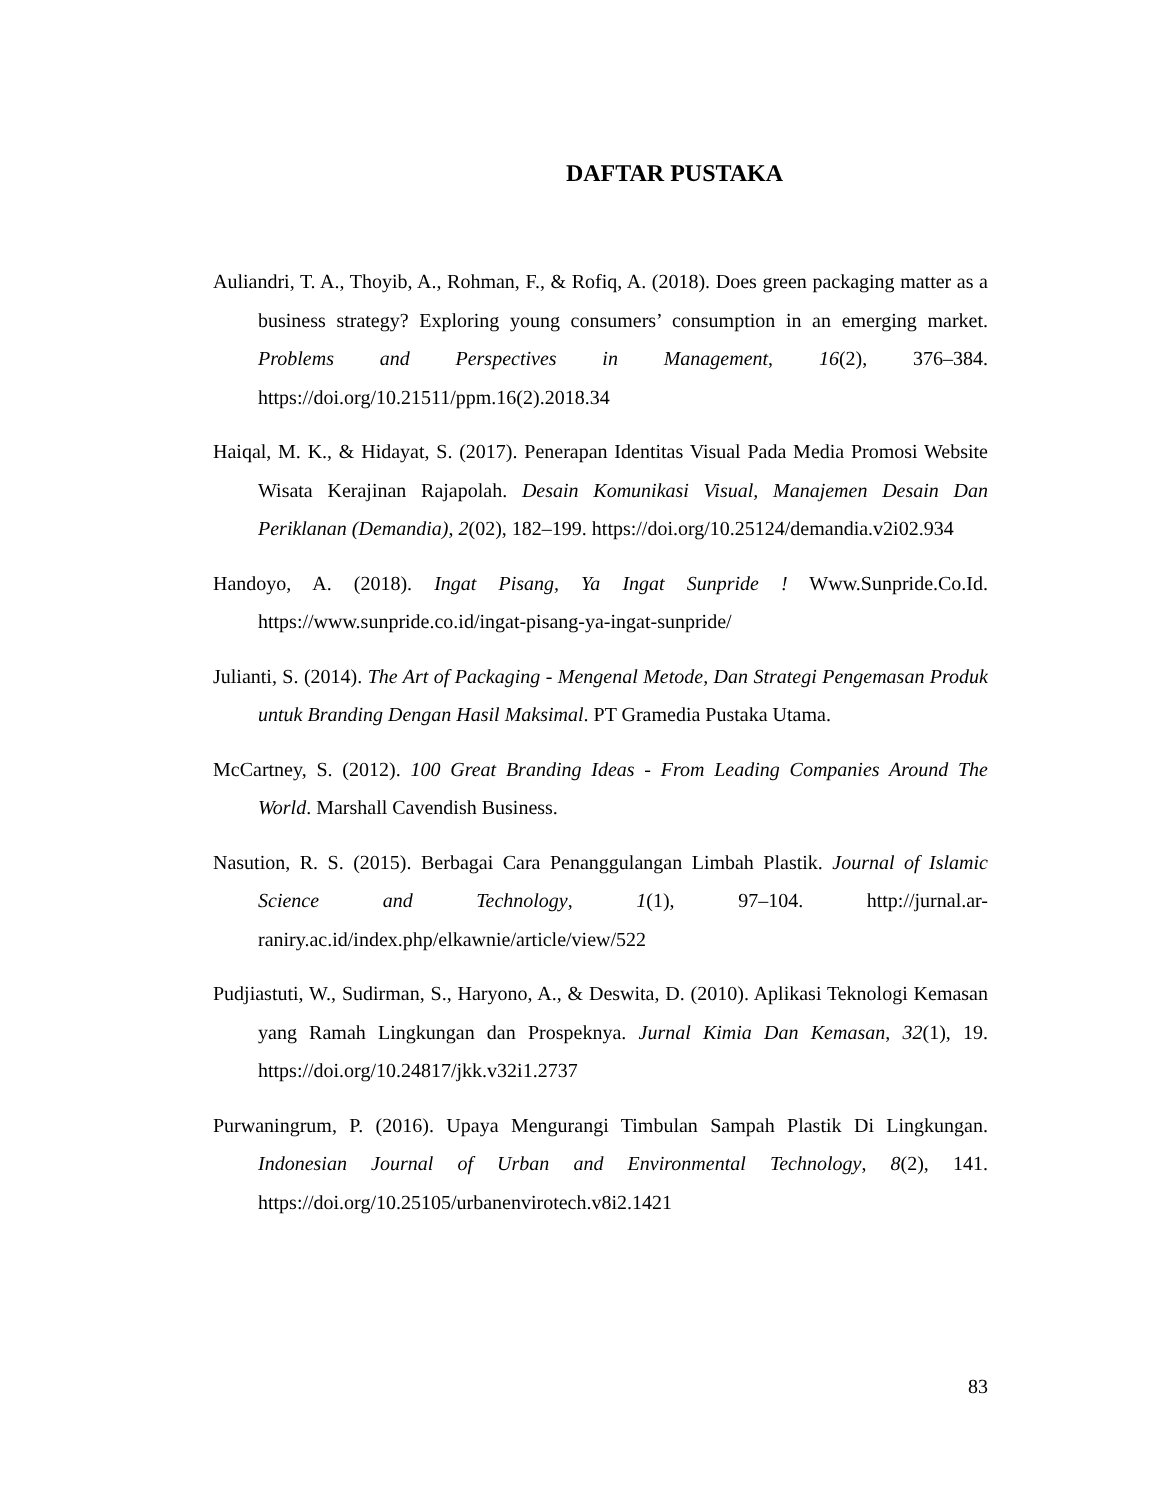DAFTAR PUSTAKA
Auliandri, T. A., Thoyib, A., Rohman, F., & Rofiq, A. (2018). Does green packaging matter as a business strategy? Exploring young consumers’ consumption in an emerging market. Problems and Perspectives in Management, 16(2), 376–384. https://doi.org/10.21511/ppm.16(2).2018.34
Haiqal, M. K., & Hidayat, S. (2017). Penerapan Identitas Visual Pada Media Promosi Website Wisata Kerajinan Rajapolah. Desain Komunikasi Visual, Manajemen Desain Dan Periklanan (Demandia), 2(02), 182–199. https://doi.org/10.25124/demandia.v2i02.934
Handoyo, A. (2018). Ingat Pisang, Ya Ingat Sunpride ! Www.Sunpride.Co.Id. https://www.sunpride.co.id/ingat-pisang-ya-ingat-sunpride/
Julianti, S. (2014). The Art of Packaging - Mengenal Metode, Dan Strategi Pengemasan Produk untuk Branding Dengan Hasil Maksimal. PT Gramedia Pustaka Utama.
McCartney, S. (2012). 100 Great Branding Ideas - From Leading Companies Around The World. Marshall Cavendish Business.
Nasution, R. S. (2015). Berbagai Cara Penanggulangan Limbah Plastik. Journal of Islamic Science and Technology, 1(1), 97–104. http://jurnal.ar-raniry.ac.id/index.php/elkawnie/article/view/522
Pudjiastuti, W., Sudirman, S., Haryono, A., & Deswita, D. (2010). Aplikasi Teknologi Kemasan yang Ramah Lingkungan dan Prospeknya. Jurnal Kimia Dan Kemasan, 32(1), 19. https://doi.org/10.24817/jkk.v32i1.2737
Purwaningrum, P. (2016). Upaya Mengurangi Timbulan Sampah Plastik Di Lingkungan. Indonesian Journal of Urban and Environmental Technology, 8(2), 141. https://doi.org/10.25105/urbanenvirotech.v8i2.1421
83